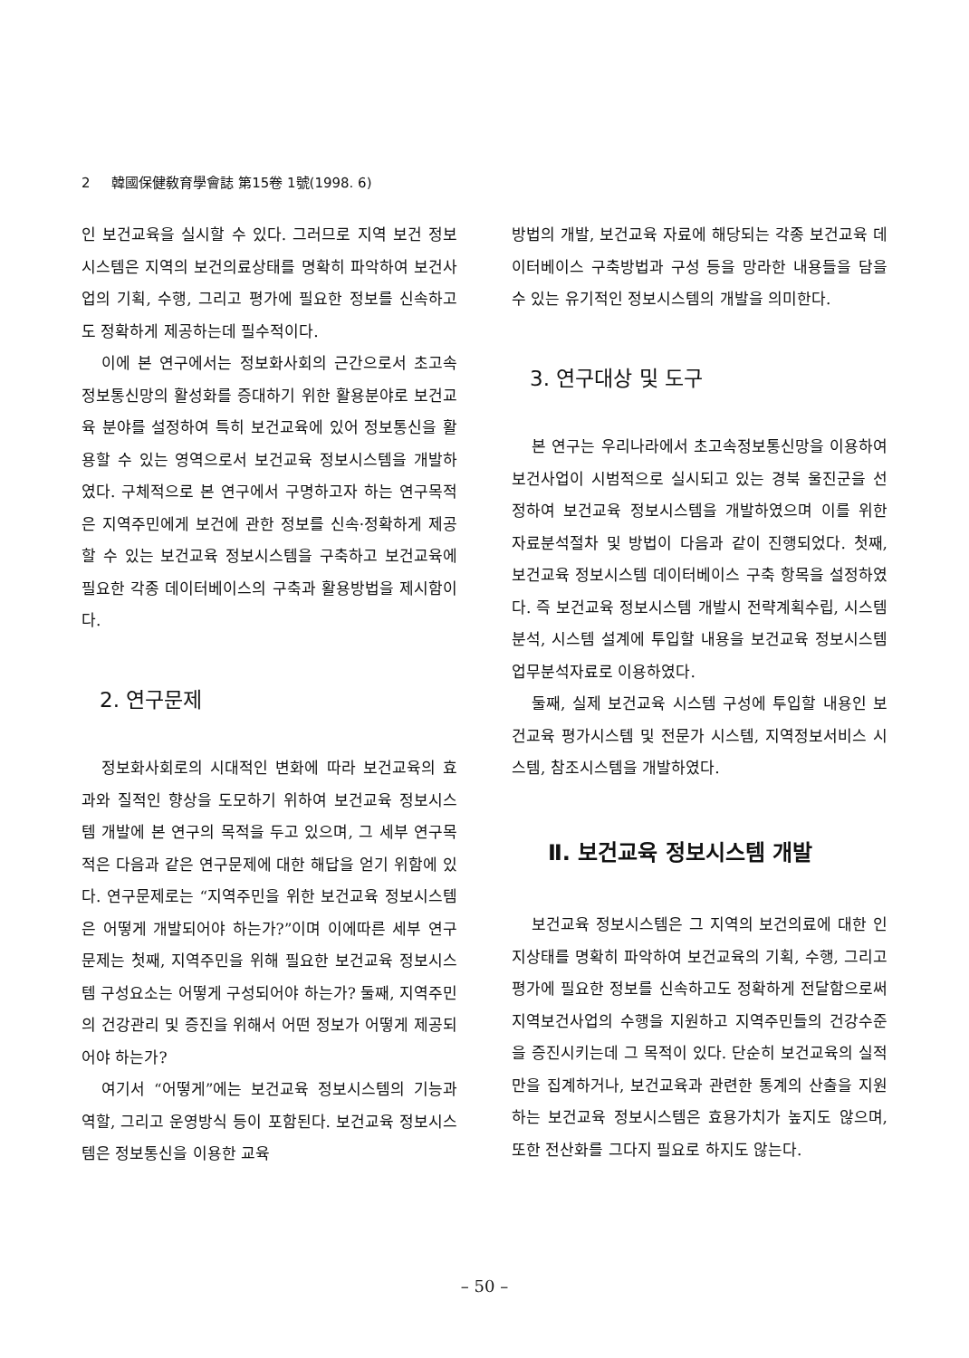2 韓國保健敎育學會誌 第15卷 1號(1998. 6)
인 보건교육을 실시할 수 있다. 그러므로 지역 보건 정보시스템은 지역의 보건의료상태를 명확히 파악하여 보건사업의 기획, 수행, 그리고 평가에 필요한 정보를 신속하고도 정확하게 제공하는데 필수적이다.
이에 본 연구에서는 정보화사회의 근간으로서 초고속 정보통신망의 활성화를 증대하기 위한 활용분야로 보건교육 분야를 설정하여 특히 보건교육에 있어 정보통신을 활용할 수 있는 영역으로서 보건교육 정보시스템을 개발하였다. 구체적으로 본 연구에서 구명하고자 하는 연구목적은 지역주민에게 보건에 관한 정보를 신속·정확하게 제공할 수 있는 보건교육 정보시스템을 구축하고 보건교육에 필요한 각종 데이터베이스의 구축과 활용방법을 제시함이다.
2. 연구문제
정보화사회로의 시대적인 변화에 따라 보건교육의 효과와 질적인 향상을 도모하기 위하여 보건교육 정보시스템 개발에 본 연구의 목적을 두고 있으며, 그 세부 연구목적은 다음과 같은 연구문제에 대한 해답을 얻기 위함에 있다. 연구문제로는 “지역주민을 위한 보건교육 정보시스템은 어떻게 개발되어야 하는가?”이며 이에따른 세부 연구문제는 첫째, 지역주민을 위해 필요한 보건교육 정보시스템 구성요소는 어떻게 구성되어야 하는가? 둘째, 지역주민의 건강관리 및 증진을 위해서 어떤 정보가 어떻게 제공되어야 하는가?
여기서 “어떻게”에는 보건교육 정보시스템의 기능과 역할, 그리고 운영방식 등이 포함된다. 보건교육 정보시스템은 정보통신을 이용한 교육
방법의 개발, 보건교육 자료에 해당되는 각종 보건교육 데이터베이스 구축방법과 구성 등을 망라한 내용들을 담을 수 있는 유기적인 정보시스템의 개발을 의미한다.
3. 연구대상 및 도구
본 연구는 우리나라에서 초고속정보통신망을 이용하여 보건사업이 시범적으로 실시되고 있는 경북 울진군을 선정하여 보건교육 정보시스템을 개발하였으며 이를 위한 자료분석절차 및 방법이 다음과 같이 진행되었다. 첫째, 보건교육 정보시스템 데이터베이스 구축 항목을 설정하였다. 즉 보건교육 정보시스템 개발시 전략계획수립, 시스템 분석, 시스템 설계에 투입할 내용을 보건교육 정보시스템 업무분석자료로 이용하였다.
둘째, 실제 보건교육 시스템 구성에 투입할 내용인 보건교육 평가시스템 및 전문가 시스템, 지역정보서비스 시스템, 참조시스템을 개발하였다.
Ⅱ. 보건교육 정보시스템 개발
보건교육 정보시스템은 그 지역의 보건의료에 대한 인지상태를 명확히 파악하여 보건교육의 기획, 수행, 그리고 평가에 필요한 정보를 신속하고도 정확하게 전달함으로써 지역보건사업의 수행을 지원하고 지역주민들의 건강수준을 증진시키는데 그 목적이 있다. 단순히 보건교육의 실적만을 집계하거나, 보건교육과 관련한 통계의 산출을 지원하는 보건교육 정보시스템은 효용가치가 높지도 않으며, 또한 전산화를 그다지 필요로 하지도 않는다.
– 50 –